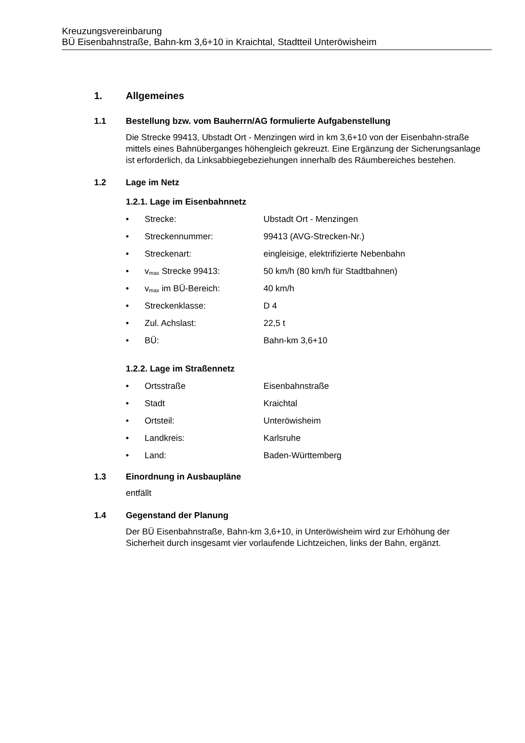Kreuzungsvereinbarung
BÜ Eisenbahnstraße, Bahn-km 3,6+10 in Kraichtal, Stadtteil Unteröwisheim
1. Allgemeines
1.1 Bestellung bzw. vom Bauherrn/AG formulierte Aufgabenstellung
Die Strecke 99413, Ubstadt Ort - Menzingen wird in km 3,6+10 von der Eisenbahn-straße mittels eines Bahnüberganges höhengleich gekreuzt. Eine Ergänzung der Sicherungsanlage ist erforderlich, da Linksabbiegebeziehungen innerhalb des Räumbereiches bestehen.
1.2 Lage im Netz
1.2.1. Lage im Eisenbahnnetz
• Strecke: Ubstadt Ort - Menzingen
• Streckennummer: 99413 (AVG-Strecken-Nr.)
• Streckenart: eingleisige, elektrifizierte Nebenbahn
• v<sub>max</sub> Strecke 99413: 50 km/h (80 km/h für Stadtbahnen)
• v<sub>max</sub> im BÜ-Bereich: 40 km/h
• Streckenklasse: D 4
• Zul. Achslast: 22,5 t
• BÜ: Bahn-km 3,6+10
1.2.2. Lage im Straßennetz
• Ortsstraße Eisenbahnstraße
• Stadt Kraichtal
• Ortsteil: Unteröwisheim
• Landkreis: Karlsruhe
• Land: Baden-Württemberg
1.3 Einordnung in Ausbaupläne
entfällt
1.4 Gegenstand der Planung
Der BÜ Eisenbahnstraße, Bahn-km 3,6+10, in Unteröwisheim wird zur Erhöhung der Sicherheit durch insgesamt vier vorlaufende Lichtzeichen, links der Bahn, ergänzt.